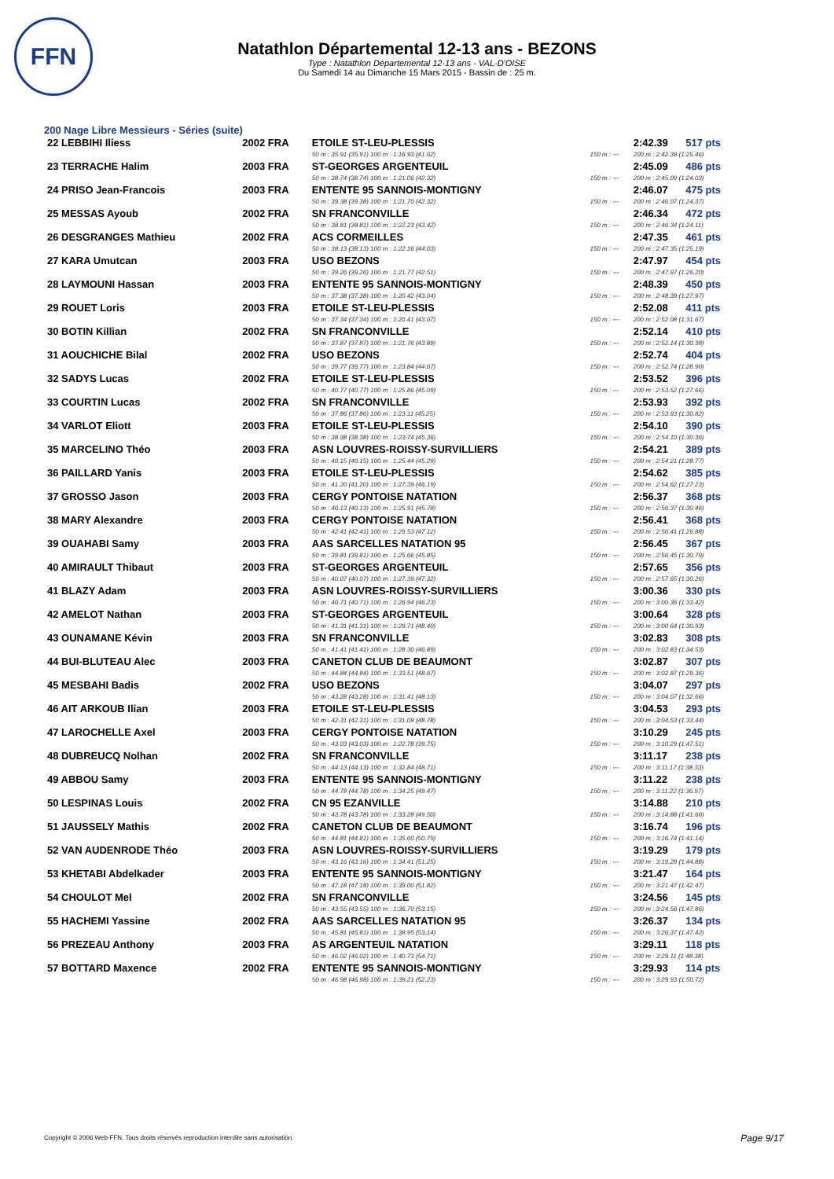FFN
Natathlon Départemental 12-13 ans - BEZONS
Type : Natathlon Départemental 12-13 ans - VAL-D'OISE
Du Samedi 14 au Dimanche 15 Mars 2015 - Bassin de : 25 m.
200 Nage Libre Messieurs - Séries (suite)
| 22 LEBBIHI Iliess | 2002 FRA | ETOILE ST-LEU-PLESSIS | | 2:42.39 | 517 pts |
| | | 50 m : 35.91 (35.91) 100 m : 1:16.93 (41.02) | 150 m : --- | 200 m : 2:42.39 (1:25.46) | |
| 23 TERRACHE Halim | 2003 FRA | ST-GEORGES ARGENTEUIL | | 2:45.09 | 486 pts |
| | | 50 m : 38.74 (38.74) 100 m : 1:21.06 (42.32) | 150 m : --- | 200 m : 2:45.09 (1:24.03) | |
| 24 PRISO Jean-Francois | 2003 FRA | ENTENTE 95 SANNOIS-MONTIGNY | | 2:46.07 | 475 pts |
| | | 50 m : 39.38 (39.38) 100 m : 1:21.70 (42.32) | 150 m : --- | 200 m : 2:46.07 (1:24.37) | |
| 25 MESSAS Ayoub | 2002 FRA | SN FRANCONVILLE | | 2:46.34 | 472 pts |
| | | 50 m : 38.81 (38.81) 100 m : 1:22.23 (43.42) | 150 m : --- | 200 m : 2:46.34 (1:24.11) | |
| 26 DESGRANGES Mathieu | 2002 FRA | ACS CORMEILLES | | 2:47.35 | 461 pts |
| | | 50 m : 38.13 (38.13) 100 m : 1:22.16 (44.03) | 150 m : --- | 200 m : 2:47.35 (1:25.19) | |
| 27 KARA Umutcan | 2003 FRA | USO BEZONS | | 2:47.97 | 454 pts |
| | | 50 m : 39.26 (39.26) 100 m : 1:21.77 (42.51) | 150 m : --- | 200 m : 2:47.97 (1:26.20) | |
| 28 LAYMOUNI Hassan | 2003 FRA | ENTENTE 95 SANNOIS-MONTIGNY | | 2:48.39 | 450 pts |
| | | 50 m : 37.38 (37.38) 100 m : 1:20.42 (43.04) | 150 m : --- | 200 m : 2:48.39 (1:27.97) | |
| 29 ROUET Loris | 2003 FRA | ETOILE ST-LEU-PLESSIS | | 2:52.08 | 411 pts |
| | | 50 m : 37.34 (37.34) 100 m : 1:20.41 (43.07) | 150 m : --- | 200 m : 2:52.08 (1:31.67) | |
| 30 BOTIN Killian | 2002 FRA | SN FRANCONVILLE | | 2:52.14 | 410 pts |
| | | 50 m : 37.87 (37.87) 100 m : 1:21.76 (43.89) | 150 m : --- | 200 m : 2:52.14 (1:30.38) | |
| 31 AOUCHICHE Bilal | 2002 FRA | USO BEZONS | | 2:52.74 | 404 pts |
| | | 50 m : 39.77 (39.77) 100 m : 1:23.84 (44.07) | 150 m : --- | 200 m : 2:52.74 (1:28.90) | |
| 32 SADYS Lucas | 2002 FRA | ETOILE ST-LEU-PLESSIS | | 2:53.52 | 396 pts |
| | | 50 m : 40.77 (40.77) 100 m : 1:25.86 (45.09) | 150 m : --- | 200 m : 2:53.52 (1:27.66) | |
| 33 COURTIN Lucas | 2002 FRA | SN FRANCONVILLE | | 2:53.93 | 392 pts |
| | | 50 m : 37.86 (37.86) 100 m : 1:23.11 (45.25) | 150 m : --- | 200 m : 2:53.93 (1:30.82) | |
| 34 VARLOT Eliott | 2003 FRA | ETOILE ST-LEU-PLESSIS | | 2:54.10 | 390 pts |
| | | 50 m : 38.38 (38.38) 100 m : 1:23.74 (45.36) | 150 m : --- | 200 m : 2:54.10 (1:30.36) | |
| 35 MARCELINO Théo | 2003 FRA | ASN LOUVRES-ROISSY-SURVILLIERS | | 2:54.21 | 389 pts |
| | | 50 m : 40.15 (40.15) 100 m : 1:25.44 (45.29) | 150 m : --- | 200 m : 2:54.21 (1:28.77) | |
| 36 PAILLARD Yanis | 2003 FRA | ETOILE ST-LEU-PLESSIS | | 2:54.62 | 385 pts |
| | | 50 m : 41.20 (41.20) 100 m : 1:27.39 (46.19) | 150 m : --- | 200 m : 2:54.62 (1:27.23) | |
| 37 GROSSO Jason | 2003 FRA | CERGY PONTOISE NATATION | | 2:56.37 | 368 pts |
| | | 50 m : 40.13 (40.13) 100 m : 1:25.91 (45.78) | 150 m : --- | 200 m : 2:56.37 (1:30.46) | |
| 38 MARY Alexandre | 2003 FRA | CERGY PONTOISE NATATION | | 2:56.41 | 368 pts |
| | | 50 m : 42.41 (42.41) 100 m : 1:29.53 (47.12) | 150 m : --- | 200 m : 2:56.41 (1:26.88) | |
| 39 OUAHABI Samy | 2003 FRA | AAS SARCELLES NATATION 95 | | 2:56.45 | 367 pts |
| | | 50 m : 39.81 (39.81) 100 m : 1:25.66 (45.85) | 150 m : --- | 200 m : 2:56.45 (1:30.79) | |
| 40 AMIRAULT Thibaut | 2003 FRA | ST-GEORGES ARGENTEUIL | | 2:57.65 | 356 pts |
| | | 50 m : 40.07 (40.07) 100 m : 1:27.39 (47.32) | 150 m : --- | 200 m : 2:57.65 (1:30.26) | |
| 41 BLAZY Adam | 2003 FRA | ASN LOUVRES-ROISSY-SURVILLIERS | | 3:00.36 | 330 pts |
| | | 50 m : 40.71 (40.71) 100 m : 1:26.94 (46.23) | 150 m : --- | 200 m : 3:00.36 (1:33.42) | |
| 42 AMELOT Nathan | 2003 FRA | ST-GEORGES ARGENTEUIL | | 3:00.64 | 328 pts |
| | | 50 m : 41.31 (41.31) 100 m : 1:29.71 (48.40) | 150 m : --- | 200 m : 3:00.64 (1:30.93) | |
| 43 OUNAMANE Kévin | 2003 FRA | SN FRANCONVILLE | | 3:02.83 | 308 pts |
| | | 50 m : 41.41 (41.41) 100 m : 1:28.30 (46.89) | 150 m : --- | 200 m : 3:02.83 (1:34.53) | |
| 44 BUI-BLUTEAU Alec | 2003 FRA | CANETON CLUB DE BEAUMONT | | 3:02.87 | 307 pts |
| | | 50 m : 44.84 (44.84) 100 m : 1:33.51 (48.67) | 150 m : --- | 200 m : 3:02.87 (1:29.36) | |
| 45 MESBAHI Badis | 2002 FRA | USO BEZONS | | 3:04.07 | 297 pts |
| | | 50 m : 43.28 (43.28) 100 m : 1:31.41 (48.13) | 150 m : --- | 200 m : 3:04.07 (1:32.66) | |
| 46 AIT ARKOUB Ilian | 2003 FRA | ETOILE ST-LEU-PLESSIS | | 3:04.53 | 293 pts |
| | | 50 m : 42.31 (42.31) 100 m : 1:31.09 (48.78) | 150 m : --- | 200 m : 3:04.53 (1:33.44) | |
| 47 LAROCHELLE Axel | 2003 FRA | CERGY PONTOISE NATATION | | 3:10.29 | 245 pts |
| | | 50 m : 43.03 (43.03) 100 m : 1:22.78 (39.75) | 150 m : --- | 200 m : 3:10.29 (1:47.51) | |
| 48 DUBREUCQ Nolhan | 2002 FRA | SN FRANCONVILLE | | 3:11.17 | 238 pts |
| | | 50 m : 44.13 (44.13) 100 m : 1:32.84 (48.71) | 150 m : --- | 200 m : 3:11.17 (1:38.33) | |
| 49 ABBOU Samy | 2003 FRA | ENTENTE 95 SANNOIS-MONTIGNY | | 3:11.22 | 238 pts |
| | | 50 m : 44.78 (44.78) 100 m : 1:34.25 (49.47) | 150 m : --- | 200 m : 3:11.22 (1:36.97) | |
| 50 LESPINAS Louis | 2002 FRA | CN 95 EZANVILLE | | 3:14.88 | 210 pts |
| | | 50 m : 43.78 (43.78) 100 m : 1:33.28 (49.50) | 150 m : --- | 200 m : 3:14.88 (1:41.60) | |
| 51 JAUSSELY Mathis | 2002 FRA | CANETON CLUB DE BEAUMONT | | 3:16.74 | 196 pts |
| | | 50 m : 44.81 (44.81) 100 m : 1:35.60 (50.79) | 150 m : --- | 200 m : 3:16.74 (1:41.14) | |
| 52 VAN AUDENRODE Théo | 2003 FRA | ASN LOUVRES-ROISSY-SURVILLIERS | | 3:19.29 | 179 pts |
| | | 50 m : 43.16 (43.16) 100 m : 1:34.41 (51.25) | 150 m : --- | 200 m : 3:19.29 (1:44.88) | |
| 53 KHETABI Abdelkader | 2003 FRA | ENTENTE 95 SANNOIS-MONTIGNY | | 3:21.47 | 164 pts |
| | | 50 m : 47.18 (47.18) 100 m : 1:39.00 (51.82) | 150 m : --- | 200 m : 3:21.47 (1:42.47) | |
| 54 CHOULOT Mel | 2002 FRA | SN FRANCONVILLE | | 3:24.56 | 145 pts |
| | | 50 m : 43.55 (43.55) 100 m : 1:36.70 (53.15) | 150 m : --- | 200 m : 3:24.56 (1:47.86) | |
| 55 HACHEMI Yassine | 2002 FRA | AAS SARCELLES NATATION 95 | | 3:26.37 | 134 pts |
| | | 50 m : 45.81 (45.81) 100 m : 1:38.95 (53.14) | 150 m : --- | 200 m : 3:26.37 (1:47.42) | |
| 56 PREZEAU Anthony | 2003 FRA | AS ARGENTEUIL NATATION | | 3:29.11 | 118 pts |
| | | 50 m : 46.02 (46.02) 100 m : 1:40.73 (54.71) | 150 m : --- | 200 m : 3:29.11 (1:48.38) | |
| 57 BOTTARD Maxence | 2002 FRA | ENTENTE 95 SANNOIS-MONTIGNY | | 3:29.93 | 114 pts |
| | | 50 m : 46.98 (46.98) 100 m : 1:39.21 (52.23) | 150 m : --- | 200 m : 3:29.93 (1:50.72) | |
Copyright © 2006 Web-FFN. Tous droits réservés reproduction interdite sans autorisation.
Page 9/17